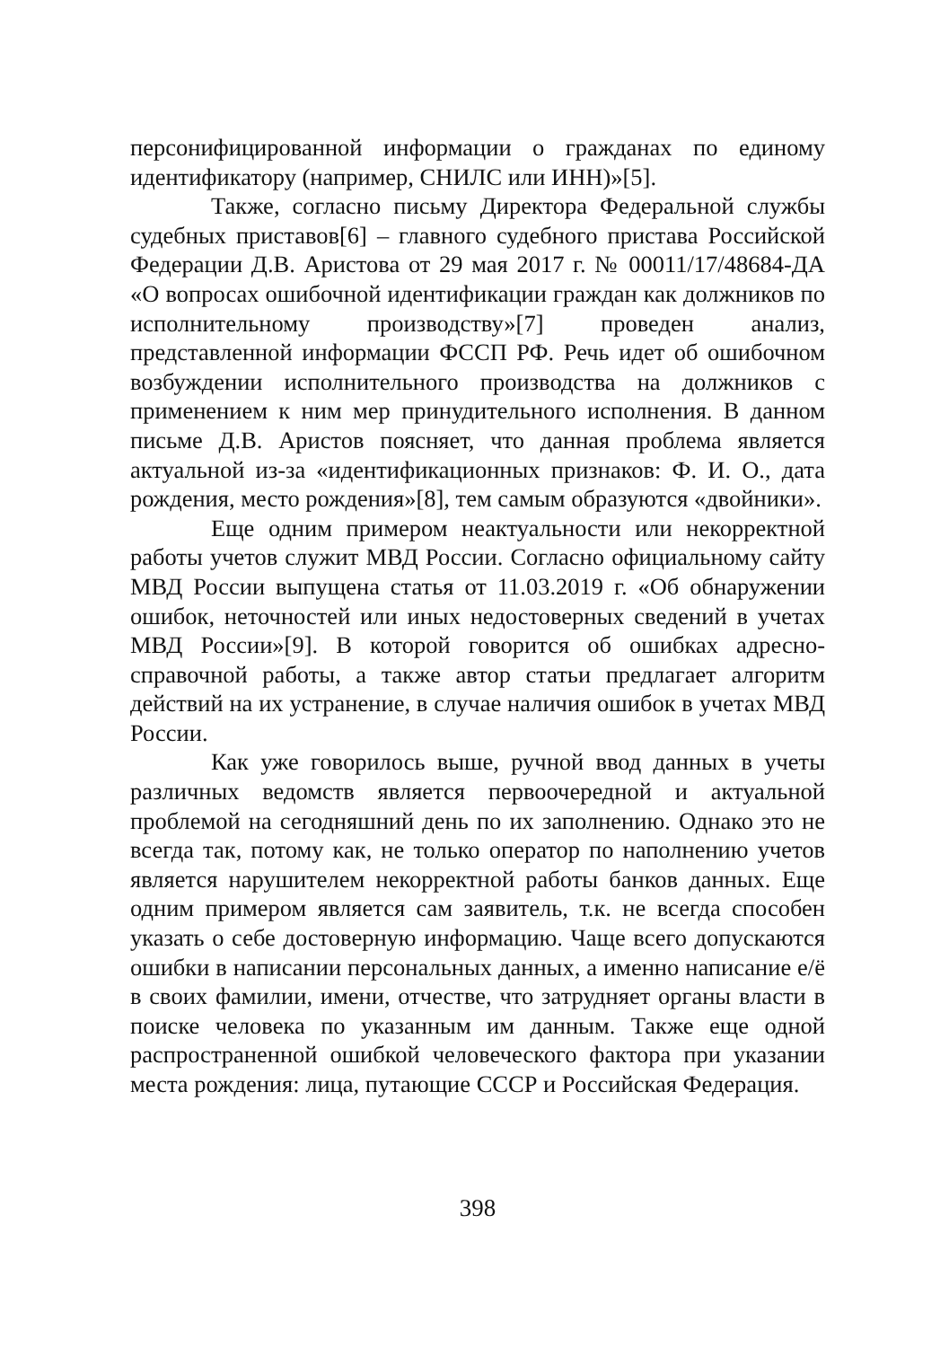персонифицированной информации о гражданах по единому идентификатору (например, СНИЛС или ИНН)»[5].
Также, согласно письму Директора Федеральной службы судебных приставов[6] – главного судебного пристава Российской Федерации Д.В. Аристова от 29 мая 2017 г. № 00011/17/48684-ДА «О вопросах ошибочной идентификации граждан как должников по исполнительному производству»[7] проведен анализ, представленной информации ФССП РФ. Речь идет об ошибочном возбуждении исполнительного производства на должников с применением к ним мер принудительного исполнения. В данном письме Д.В. Аристов поясняет, что данная проблема является актуальной из-за «идентификационных признаков: Ф. И. О., дата рождения, место рождения»[8], тем самым образуются «двойники».
Еще одним примером неактуальности или некорректной работы учетов служит МВД России. Согласно официальному сайту МВД России выпущена статья от 11.03.2019 г. «Об обнаружении ошибок, неточностей или иных недостоверных сведений в учетах МВД России»[9]. В которой говорится об ошибках адресно-справочной работы, а также автор статьи предлагает алгоритм действий на их устранение, в случае наличия ошибок в учетах МВД России.
Как уже говорилось выше, ручной ввод данных в учеты различных ведомств является первоочередной и актуальной проблемой на сегодняшний день по их заполнению. Однако это не всегда так, потому как, не только оператор по наполнению учетов является нарушителем некорректной работы банков данных. Еще одним примером является сам заявитель, т.к. не всегда способен указать о себе достоверную информацию. Чаще всего допускаются ошибки в написании персональных данных, а именно написание е/ё в своих фамилии, имени, отчестве, что затрудняет органы власти в поиске человека по указанным им данным. Также еще одной распространенной ошибкой человеческого фактора при указании места рождения: лица, путающие СССР и Российская Федерация.
398